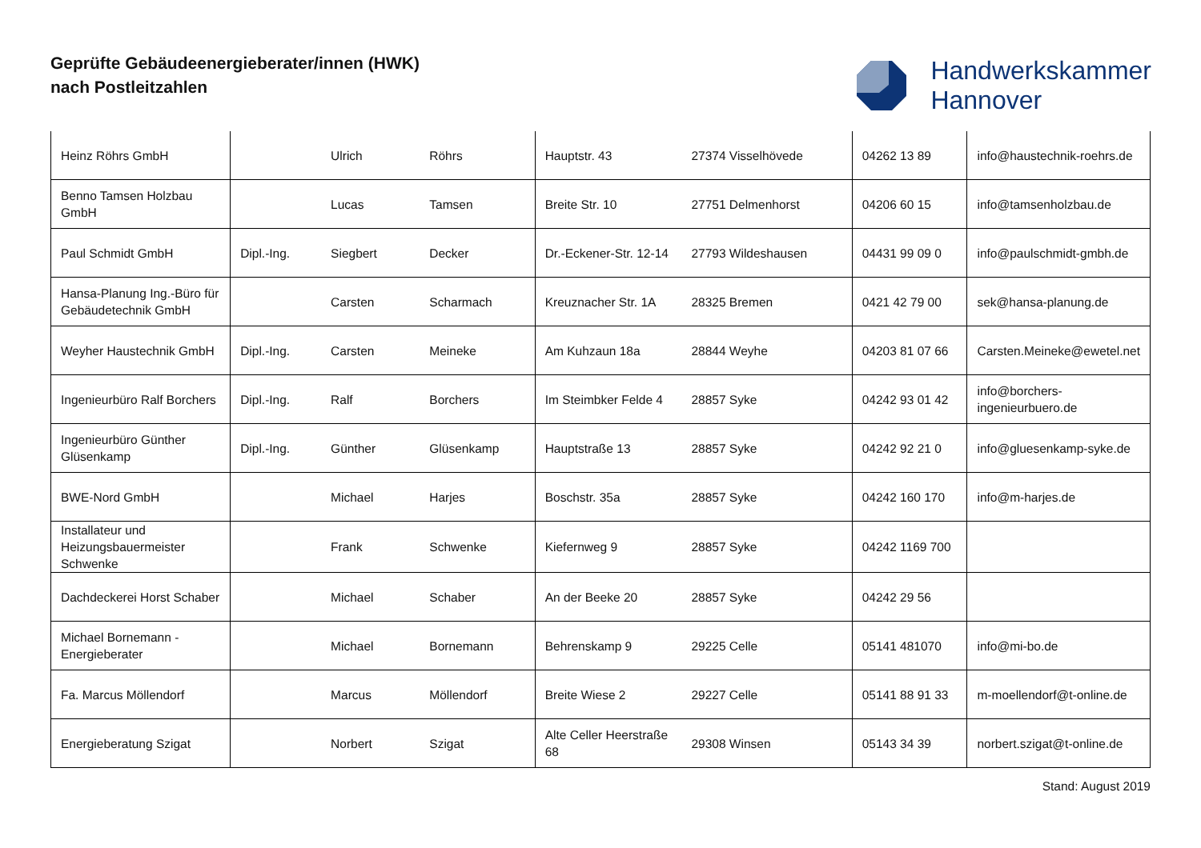Geprüfte Gebäudeenergieberater/innen (HWK)
nach Postleitzahlen
Handwerkskammer
Hannover
| Heinz Röhrs GmbH | | Ulrich | Röhrs | Hauptstr. 43 | 27374 Visselhövede | 04262 13 89 | info@haustechnik-roehrs.de |
| Benno Tamsen Holzbau GmbH | | Lucas | Tamsen | Breite Str. 10 | 27751 Delmenhorst | 04206 60 15 | info@tamsenholzbau.de |
| Paul Schmidt GmbH | Dipl.-Ing. | Siegbert | Decker | Dr.-Eckener-Str. 12-14 | 27793 Wildeshausen | 04431 99 09 0 | info@paulschmidt-gmbh.de |
| Hansa-Planung Ing.-Büro für Gebäudetechnik GmbH | | Carsten | Scharmach | Kreuznacher Str. 1A | 28325 Bremen | 0421 42 79 00 | sek@hansa-planung.de |
| Weyher Haustechnik GmbH | Dipl.-Ing. | Carsten | Meineke | Am Kuhzaun 18a | 28844 Weyhe | 04203 81 07 66 | Carsten.Meineke@ewetel.net |
| Ingenieurbüro Ralf Borchers | Dipl.-Ing. | Ralf | Borchers | Im Steimbker Felde 4 | 28857 Syke | 04242 93 01 42 | info@borchers-ingenieurbuero.de |
| Ingenieurbüro Günther Glüsenkamp | Dipl.-Ing. | Günther | Glüsenkamp | Hauptstraße 13 | 28857 Syke | 04242 92 21 0 | info@gluesenkamp-syke.de |
| BWE-Nord GmbH | | Michael | Harjes | Boschstr. 35a | 28857 Syke | 04242 160 170 | info@m-harjes.de |
| Installateur und Heizungsbauermeister Schwenke | | Frank | Schwenke | Kiefernweg 9 | 28857 Syke | 04242 1169 700 | |
| Dachdeckerei Horst Schaber | | Michael | Schaber | An der Beeke 20 | 28857 Syke | 04242 29 56 | |
| Michael Bornemann - Energieberater | | Michael | Bornemann | Behrenskamp 9 | 29225 Celle | 05141 481070 | info@mi-bo.de |
| Fa. Marcus Möllendorf | | Marcus | Möllendorf | Breite Wiese 2 | 29227 Celle | 05141 88 91 33 | m-moellendorf@t-online.de |
| Energieberatung Szigat | | Norbert | Szigat | Alte Celler Heerstraße 68 | 29308 Winsen | 05143 34 39 | norbert.szigat@t-online.de |
Stand: August 2019